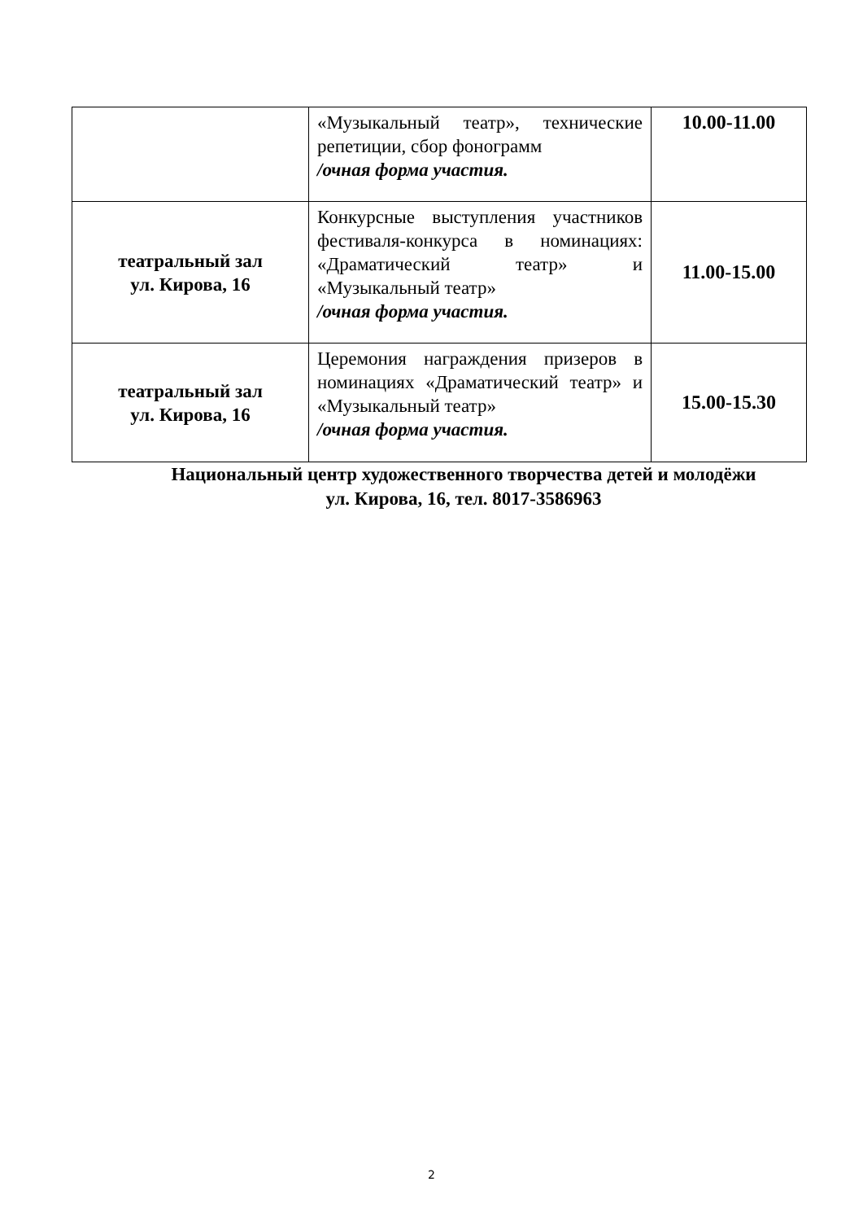| | «Музыкальный театр», технические репетиции, сбор фонограмм /очная форма участия. | 10.00-11.00 |
| театральный зал ул. Кирова, 16 | Конкурсные выступления участников фестиваля-конкурса в номинациях: «Драматический театр» и «Музыкальный театр» /очная форма участия. | 11.00-15.00 |
| театральный зал ул. Кирова, 16 | Церемония награждения призеров в номинациях «Драматический театр» и «Музыкальный театр» /очная форма участия. | 15.00-15.30 |
Национальный центр художественного творчества детей и молодёжи
ул. Кирова, 16, тел. 8017-3586963
2